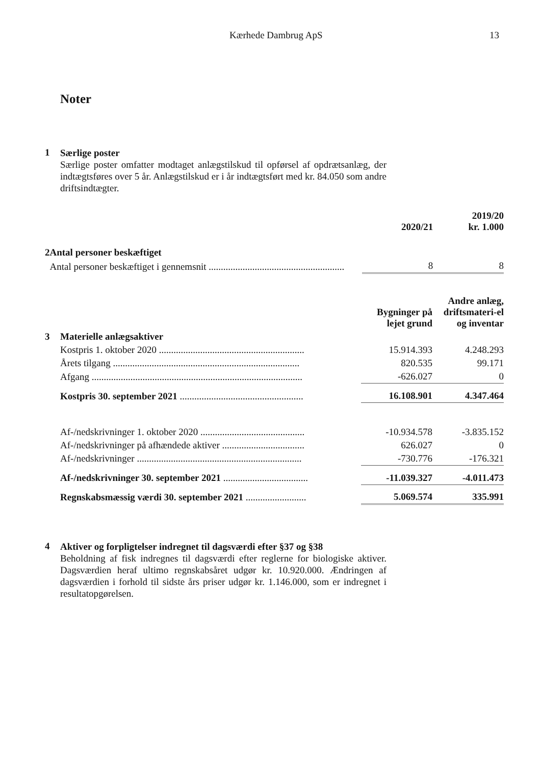Kærhede Dambrug ApS 13
Noter
1
Særlige poster
Særlige poster omfatter modtaget anlægstilskud til opførsel af opdrætsanlæg, der indtægtsføres over 5 år. Anlægstilskud er i år indtægtsført med kr. 84.050 som andre driftsindtægter.
| | | 2020/21 | 2019/20 kr. 1.000 |
| 2 | Antal personer beskæftiget | | |
| | Antal personer beskæftiget i gennemsnit ........................................................ | 8 | 8 |
| | | Bygninger på lejet grund | Andre anlæg, driftsmateri-el og inventar |
| 3 | Materielle anlægsaktiver | | |
| | Kostpris 1. oktober 2020 ............................................................ | 15.914.393 | 4.248.293 |
| | Årets tilgang ............................................................................. | 820.535 | 99.171 |
| | Afgang ....................................................................................... | -626.027 | 0 |
| | Kostpris 30. september 2021 ................................................... | 16.108.901 | 4.347.464 |
| | Af-/nedskrivninger 1. oktober 2020 ........................................... | -10.934.578 | -3.835.152 |
| | Af-/nedskrivninger på afhændede aktiver .................................. | 626.027 | 0 |
| | Af-/nedskrivninger .................................................................... | -730.776 | -176.321 |
| | Af-/nedskrivninger 30. september 2021 ................................... | -11.039.327 | -4.011.473 |
| | Regnskabsmæssig værdi 30. september 2021 ......................... | 5.069.574 | 335.991 |
4
Aktiver og forpligtelser indregnet til dagsværdi efter §37 og §38
Beholdning af fisk indregnes til dagsværdi efter reglerne for biologiske aktiver. Dagsværdien heraf ultimo regnskabsåret udgør kr. 10.920.000. Ændringen af dagsværdien i forhold til sidste års priser udgør kr. 1.146.000, som er indregnet i resultatopgørelsen.